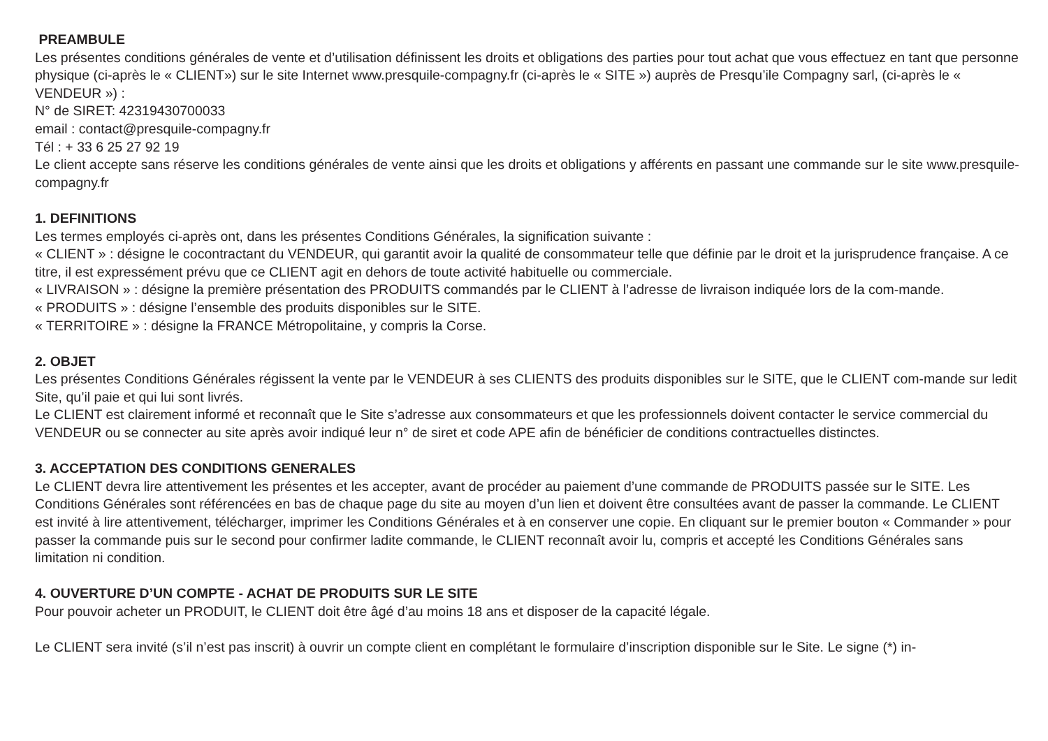PREAMBULE
Les présentes conditions générales de vente et d’utilisation définissent les droits et obligations des parties pour tout achat que vous effectuez en tant que personne physique (ci-après le « CLIENT») sur le site Internet www.presquile-compagny.fr (ci-après le « SITE ») auprès de Presqu’ile Compagny sarl, (ci-après le « VENDEUR ») :
N° de SIRET: 42319430700033
email : contact@presquile-compagny.fr
Tél : + 33 6 25 27 92 19
Le client accepte sans réserve les conditions générales de vente ainsi que les droits et obligations y afférents en passant une commande sur le site www.presquile-compagny.fr
1. DEFINITIONS
Les termes employés ci-après ont, dans les présentes Conditions Générales, la signification suivante :
« CLIENT » : désigne le cocontractant du VENDEUR, qui garantit avoir la qualité de consommateur telle que définie par le droit et la jurisprudence française. A ce titre, il est expressément prévu que ce CLIENT agit en dehors de toute activité habituelle ou commerciale.
« LIVRAISON » : désigne la première présentation des PRODUITS commandés par le CLIENT à l’adresse de livraison indiquée lors de la com-mande.
« PRODUITS » : désigne l’ensemble des produits disponibles sur le SITE.
« TERRITOIRE » : désigne la FRANCE Métropolitaine, y compris la Corse.
2. OBJET
Les présentes Conditions Générales régissent la vente par le VENDEUR à ses CLIENTS des produits disponibles sur le SITE, que le CLIENT com-mande sur ledit Site, qu’il paie et qui lui sont livrés.
Le CLIENT est clairement informé et reconnaît que le Site s’adresse aux consommateurs et que les professionnels doivent contacter le service commercial du VENDEUR ou se connecter au site après avoir indiqué leur n° de siret et code APE afin de bénéficier de conditions contractuelles distinctes.
3. ACCEPTATION DES CONDITIONS GENERALES
Le CLIENT devra lire attentivement les présentes et les accepter, avant de procéder au paiement d’une commande de PRODUITS passée sur le SITE. Les Conditions Générales sont référencées en bas de chaque page du site au moyen d’un lien et doivent être consultées avant de passer la commande. Le CLIENT est invité à lire attentivement, télécharger, imprimer les Conditions Générales et à en conserver une copie. En cliquant sur le premier bouton « Commander » pour passer la commande puis sur le second pour confirmer ladite commande, le CLIENT reconnaît avoir lu, compris et accepté les Conditions Générales sans limitation ni condition.
4. OUVERTURE D’UN COMPTE - ACHAT DE PRODUITS SUR LE SITE
Pour pouvoir acheter un PRODUIT, le CLIENT doit être âgé d’au moins 18 ans et disposer de la capacité légale.
Le CLIENT sera invité (s’il n’est pas inscrit) à ouvrir un compte client en complétant le formulaire d’inscription disponible sur le Site. Le signe (*) in-